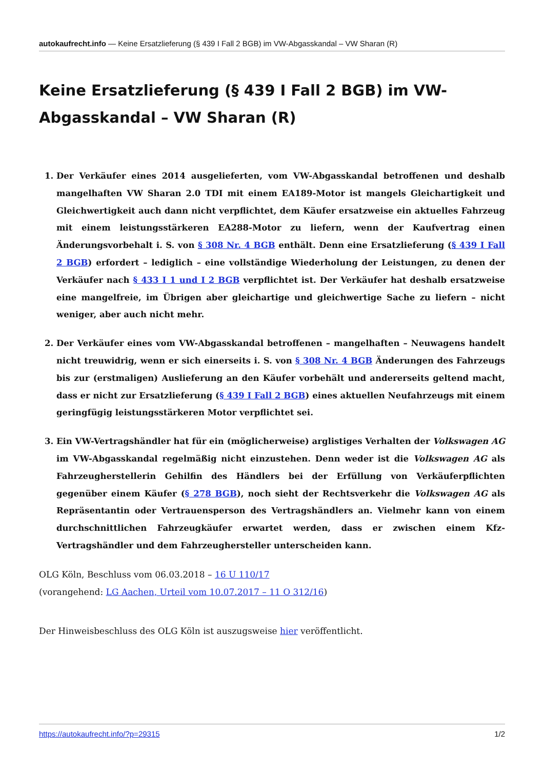autokaufrecht.info — Keine Ersatzlieferung (§ 439 I Fall 2 BGB) im VW-Abgasskandal – VW Sharan (R)
Keine Ersatzlieferung (§ 439 I Fall 2 BGB) im VW-Abgasskandal – VW Sharan (R)
1. Der Verkäufer eines 2014 ausgelieferten, vom VW-Abgasskandal betroffenen und deshalb mangelhaften VW Sharan 2.0 TDI mit einem EA189-Motor ist mangels Gleichartigkeit und Gleichwertigkeit auch dann nicht verpflichtet, dem Käufer ersatzweise ein aktuelles Fahrzeug mit einem leistungsstärkeren EA288-Motor zu liefern, wenn der Kaufvertrag einen Änderungsvorbehalt i. S. von § 308 Nr. 4 BGB enthält. Denn eine Ersatzlieferung (§ 439 I Fall 2 BGB) erfordert – lediglich – eine vollständige Wiederholung der Leistungen, zu denen der Verkäufer nach § 433 I 1 und I 2 BGB verpflichtet ist. Der Verkäufer hat deshalb ersatzweise eine mangelfreie, im Übrigen aber gleichartige und gleichwertige Sache zu liefern – nicht weniger, aber auch nicht mehr.
2. Der Verkäufer eines vom VW-Abgasskandal betroffenen – mangelhaften – Neuwagens handelt nicht treuwidrig, wenn er sich einerseits i. S. von § 308 Nr. 4 BGB Änderungen des Fahrzeugs bis zur (erstmaligen) Auslieferung an den Käufer vorbehält und andererseits geltend macht, dass er nicht zur Ersatzlieferung (§ 439 I Fall 2 BGB) eines aktuellen Neufahrzeugs mit einem geringfügig leistungsstärkeren Motor verpflichtet sei.
3. Ein VW-Vertragshändler hat für ein (möglicherweise) arglistiges Verhalten der Volkswagen AG im VW-Abgasskandal regelmäßig nicht einzustehen. Denn weder ist die Volkswagen AG als Fahrzeugherstellerin Gehilfin des Händlers bei der Erfüllung von Verkäuferpflichten gegenüber einem Käufer (§ 278 BGB), noch sieht der Rechtsverkehr die Volkswagen AG als Repräsentantin oder Vertrauensperson des Vertragshändlers an. Vielmehr kann von einem durchschnittlichen Fahrzeugkäufer erwartet werden, dass er zwischen einem Kfz-Vertragshändler und dem Fahrzeughersteller unterscheiden kann.
OLG Köln, Beschluss vom 06.03.2018 – 16 U 110/17
(vorangehend: LG Aachen, Urteil vom 10.07.2017 – 11 O 312/16)
Der Hinweisbeschluss des OLG Köln ist auszugsweise hier veröffentlicht.
https://autokaufrecht.info/?p=29315 1/2